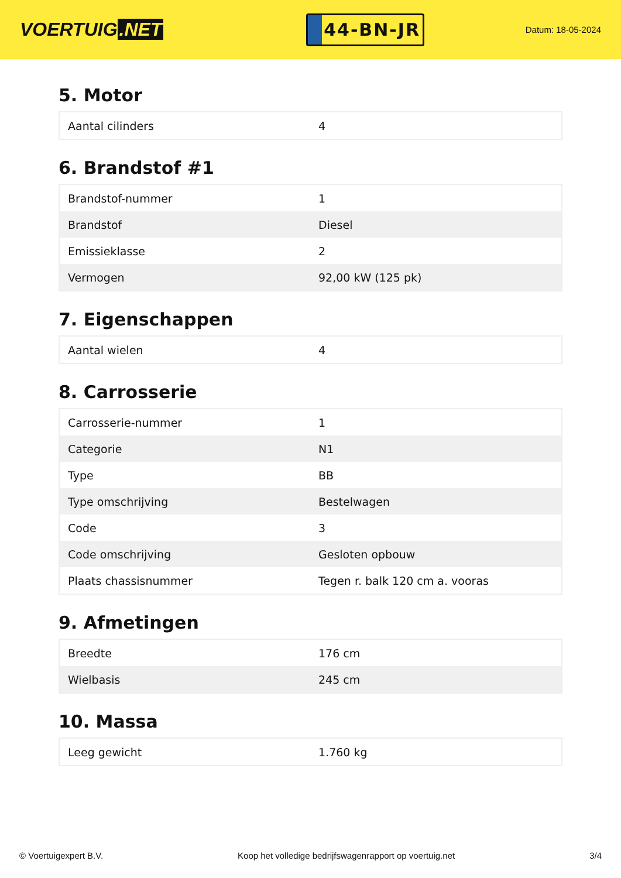VOERTUIG.NET
44-BN-JR
Datum: 18-05-2024
5. Motor
| Aantal cilinders | 4 |
6. Brandstof #1
| Brandstof-nummer | 1 |
| Brandstof | Diesel |
| Emissieklasse | 2 |
| Vermogen | 92,00 kW (125 pk) |
7. Eigenschappen
| Aantal wielen | 4 |
8. Carrosserie
| Carrosserie-nummer | 1 |
| Categorie | N1 |
| Type | BB |
| Type omschrijving | Bestelwagen |
| Code | 3 |
| Code omschrijving | Gesloten opbouw |
| Plaats chassisnummer | Tegen r. balk 120 cm a. vooras |
9. Afmetingen
| Breedte | 176 cm |
| Wielbasis | 245 cm |
10. Massa
| Leeg gewicht | 1.760 kg |
© Voertuigexpert B.V. Koop het volledige bedrijfswagenrapport op voertuig.net 3/4